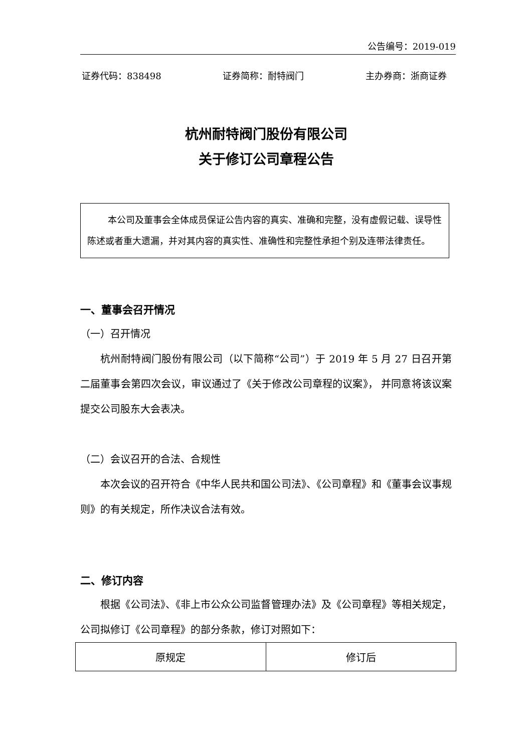公告编号：2019-019
证券代码：838498 证券简称：耐特阀门 主办券商：浙商证券
杭州耐特阀门股份有限公司
关于修订公司章程公告
本公司及董事会全体成员保证公告内容的真实、准确和完整，没有虚假记载、误导性陈述或者重大遗漏，并对其内容的真实性、准确性和完整性承担个别及连带法律责任。
一、董事会召开情况
（一）召开情况
杭州耐特阀门股份有限公司（以下简称“公司”）于 2019 年 5 月 27 日召开第二届董事会第四次会议，审议通过了《关于修改公司章程的议案》， 并同意将该议案提交公司股东大会表决。
（二）会议召开的合法、合规性
本次会议的召开符合《中华人民共和国公司法》、《公司章程》和《董事会议事规则》的有关规定，所作决议合法有效。
二、修订内容
根据《公司法》、《非上市公众公司监督管理办法》及《公司章程》等相关规定，公司拟修订《公司章程》的部分条款，修订对照如下：
| 原规定 | 修订后 |